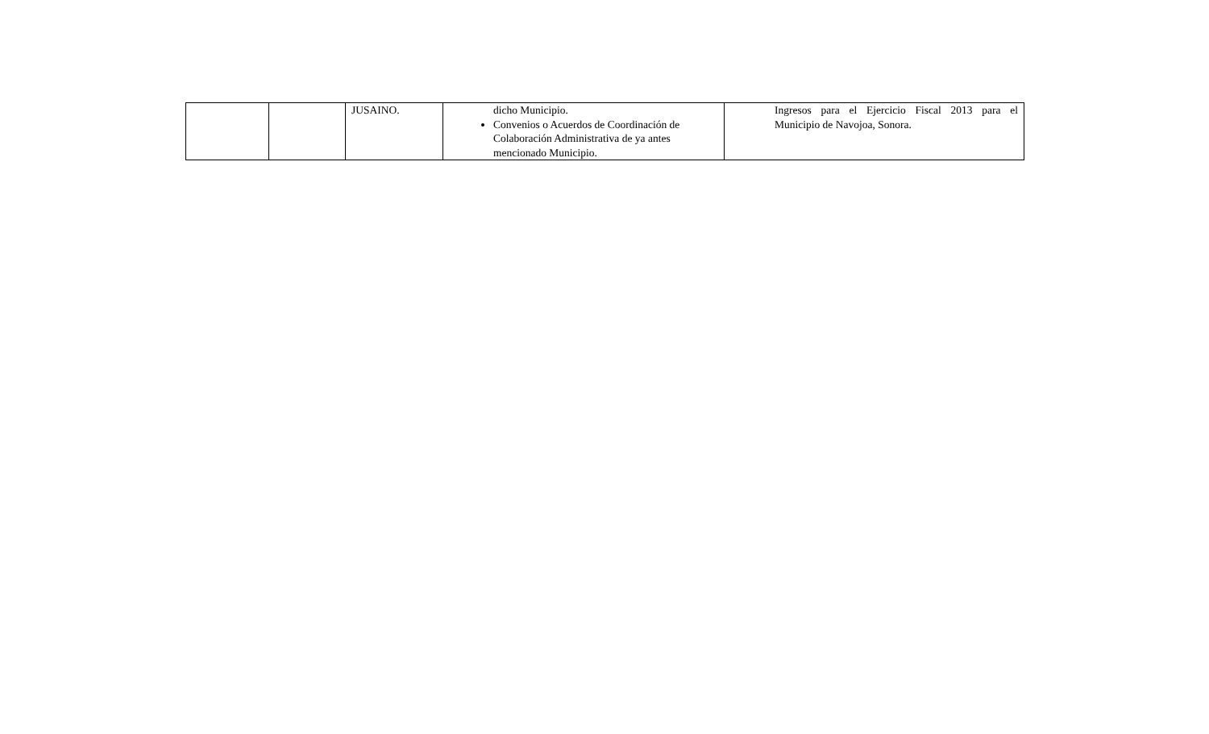| | | JUSAINO. | dicho Municipio. Convenios o Acuerdos de Coordinación de Colaboración Administrativa de ya antes mencionado Municipio. | Ingresos para el Ejercicio Fiscal 2013 para el Municipio de Navojoa, Sonora. |